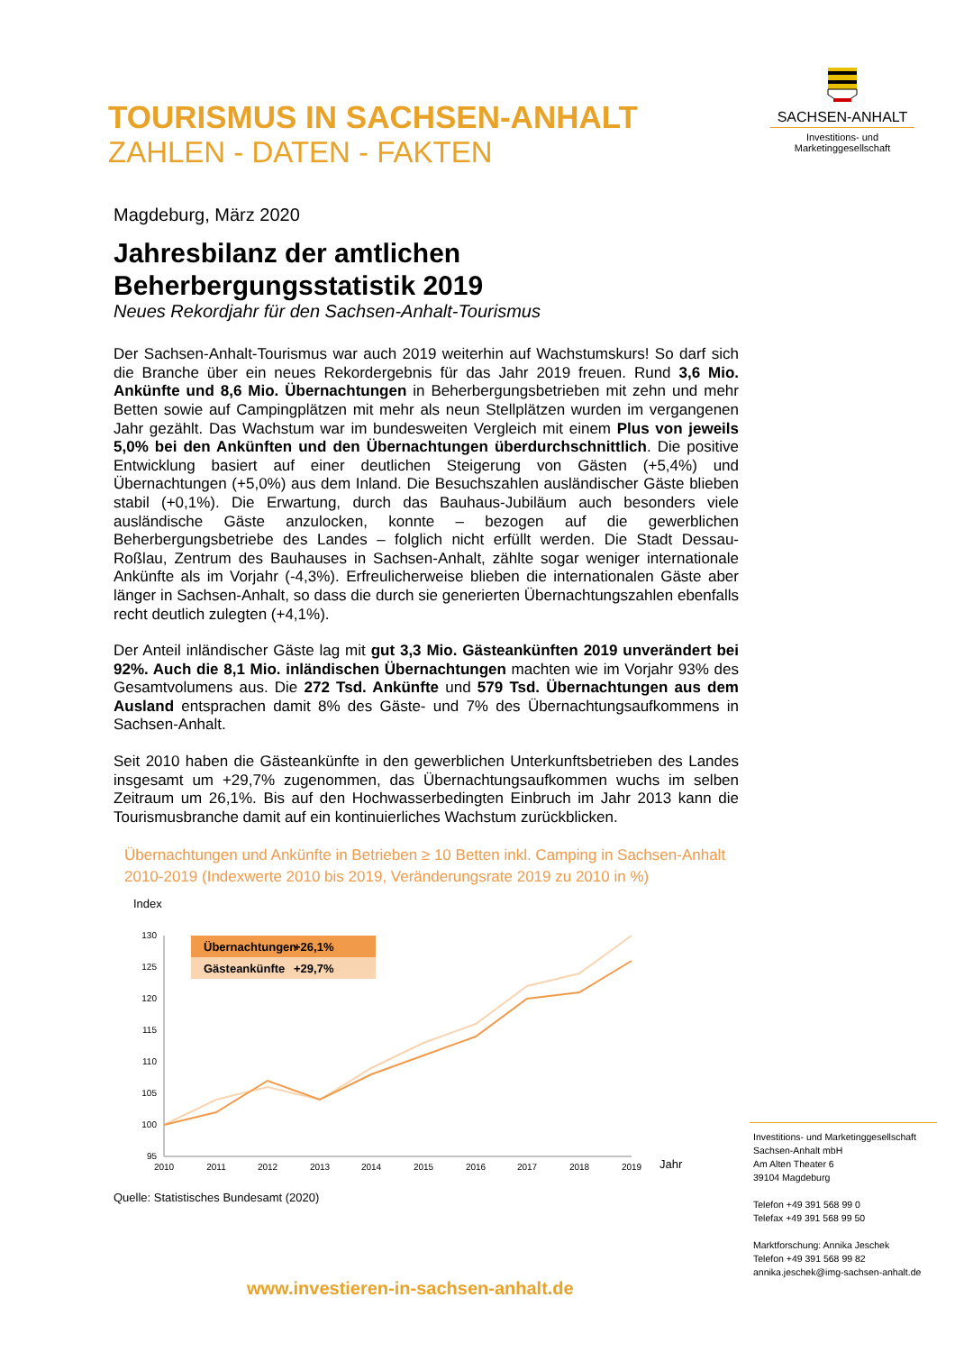TOURISMUS IN SACHSEN-ANHALT
ZAHLEN - DATEN - FAKTEN
SACHSEN-ANHALT
Investitions- und
Marketinggesellschaft
Magdeburg, März 2020
Jahresbilanz der amtlichen
Beherbergungsstatistik 2019
Neues Rekordjahr für den Sachsen-Anhalt-Tourismus
Der Sachsen-Anhalt-Tourismus war auch 2019 weiterhin auf Wachstumskurs! So darf sich die Branche über ein neues Rekordergebnis für das Jahr 2019 freuen. Rund 3,6 Mio. Ankünfte und 8,6 Mio. Übernachtungen in Beherbergungsbetrieben mit zehn und mehr Betten sowie auf Campingplätzen mit mehr als neun Stellplätzen wurden im vergangenen Jahr gezählt. Das Wachstum war im bundesweiten Vergleich mit einem Plus von jeweils 5,0% bei den Ankünften und den Übernachtungen überdurchschnittlich. Die positive Entwicklung basiert auf einer deutlichen Steigerung von Gästen (+5,4%) und Übernachtungen (+5,0%) aus dem Inland. Die Besuchszahlen ausländischer Gäste blieben stabil (+0,1%). Die Erwartung, durch das Bauhaus-Jubiläum auch besonders viele ausländische Gäste anzulocken, konnte – bezogen auf die gewerblichen Beherbergungsbetriebe des Landes – folglich nicht erfüllt werden. Die Stadt Dessau-Roßlau, Zentrum des Bauhauses in Sachsen-Anhalt, zählte sogar weniger internationale Ankünfte als im Vorjahr (-4,3%). Erfreulicherweise blieben die internationalen Gäste aber länger in Sachsen-Anhalt, so dass die durch sie generierten Übernachtungszahlen ebenfalls recht deutlich zulegten (+4,1%).
Der Anteil inländischer Gäste lag mit gut 3,3 Mio. Gästeankünften 2019 unverändert bei 92%. Auch die 8,1 Mio. inländischen Übernachtungen machten wie im Vorjahr 93% des Gesamtvolumens aus. Die 272 Tsd. Ankünfte und 579 Tsd. Übernachtungen aus dem Ausland entsprachen damit 8% des Gäste- und 7% des Übernachtungsaufkommens in Sachsen-Anhalt.
Seit 2010 haben die Gästeankünfte in den gewerblichen Unterkunftsbetrieben des Landes insgesamt um +29,7% zugenommen, das Übernachtungsaufkommen wuchs im selben Zeitraum um 26,1%. Bis auf den Hochwasserbedingten Einbruch im Jahr 2013 kann die Tourismusbranche damit auf ein kontinuierliches Wachstum zurückblicken.
Übernachtungen und Ankünfte in Betrieben ≥ 10 Betten inkl. Camping in Sachsen-Anhalt 2010-2019 (Indexwerte 2010 bis 2019, Veränderungsrate 2019 zu 2010 in %)
Index
130
125
120
115
110
105
100
95
2010
2011
2012
2013
2014
2015
2016
2017
2018
2019
Jahr
Übernachtungen
+26,1%
Gästeankünfte
+29,7%
Quelle: Statistisches Bundesamt (2020)
Investitions- und Marketinggesellschaft
Sachsen-Anhalt mbH
Am Alten Theater 6
39104 Magdeburg
Telefon +49 391 568 99 0
Telefax +49 391 568 99 50
Marktforschung: Annika Jeschek
Telefon +49 391 568 99 82
annika.jeschek@img-sachsen-anhalt.de
www.investieren-in-sachsen-anhalt.de